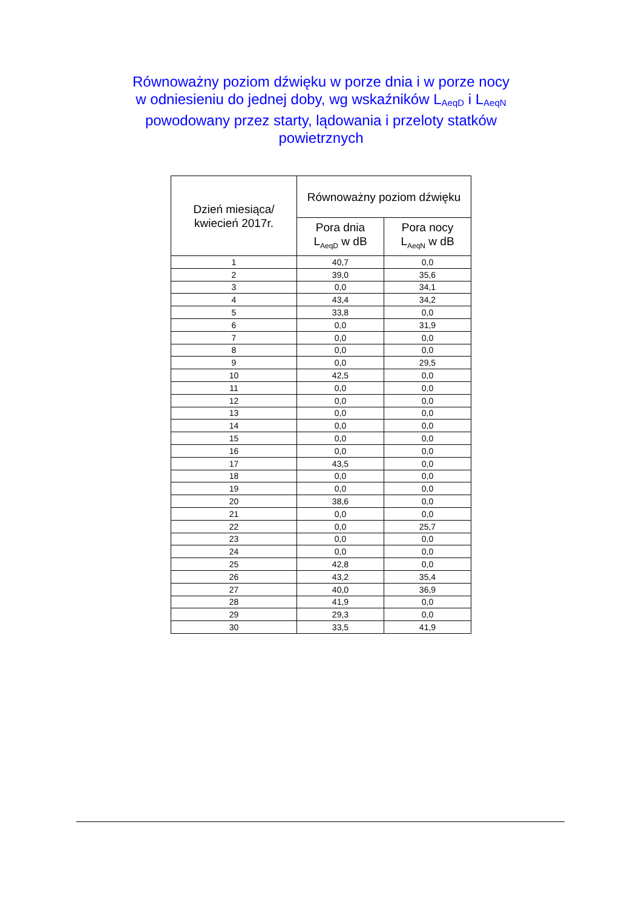Równoważny poziom dźwięku w porze dnia i w porze nocy
w odniesieniu do jednej doby, wg wskaźników L<sub>AeqD</sub> i L<sub>AeqN</sub>
powodowany przez starty, lądowania i przeloty statków
powietrznych
| Dzień miesiąca/ kwiecień 2017r. | Równoważny poziom dźwięku | |
| --- | --- | --- |
| | Pora dnia L<sub>AeqD</sub> w dB | Pora nocy L<sub>AeqN</sub> w dB |
| 1 | 40,7 | 0,0 |
| 2 | 39,0 | 35,6 |
| 3 | 0,0 | 34,1 |
| 4 | 43,4 | 34,2 |
| 5 | 33,8 | 0,0 |
| 6 | 0,0 | 31,9 |
| 7 | 0,0 | 0,0 |
| 8 | 0,0 | 0,0 |
| 9 | 0,0 | 29,5 |
| 10 | 42,5 | 0,0 |
| 11 | 0,0 | 0,0 |
| 12 | 0,0 | 0,0 |
| 13 | 0,0 | 0,0 |
| 14 | 0,0 | 0,0 |
| 15 | 0,0 | 0,0 |
| 16 | 0,0 | 0,0 |
| 17 | 43,5 | 0,0 |
| 18 | 0,0 | 0,0 |
| 19 | 0,0 | 0,0 |
| 20 | 38,6 | 0,0 |
| 21 | 0,0 | 0,0 |
| 22 | 0,0 | 25,7 |
| 23 | 0,0 | 0,0 |
| 24 | 0,0 | 0,0 |
| 25 | 42,8 | 0,0 |
| 26 | 43,2 | 35,4 |
| 27 | 40,0 | 36,9 |
| 28 | 41,9 | 0,0 |
| 29 | 29,3 | 0,0 |
| 30 | 33,5 | 41,9 |